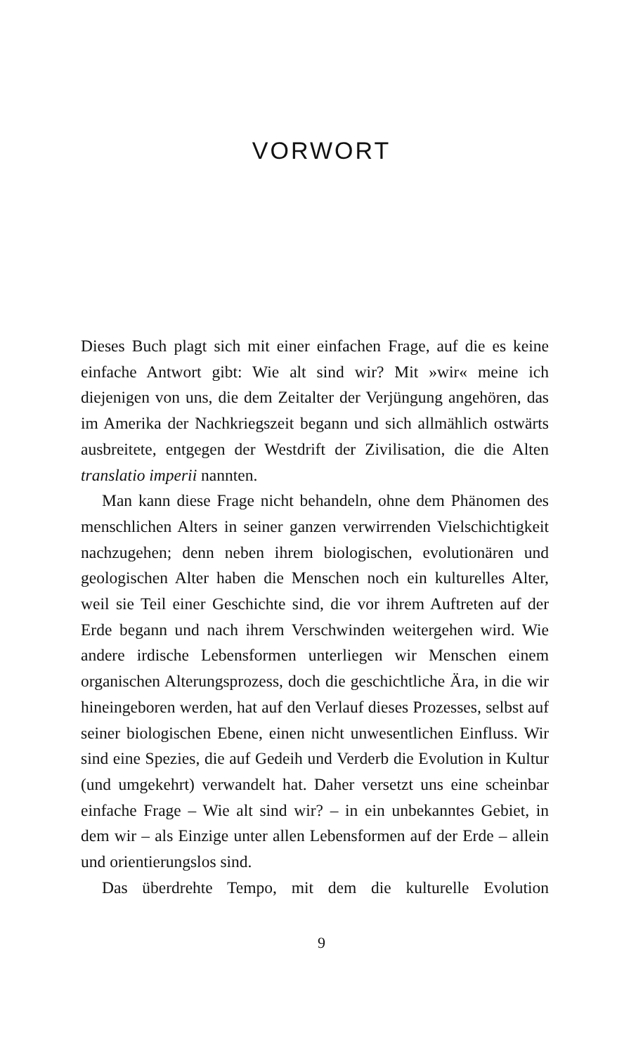VORWORT
Dieses Buch plagt sich mit einer einfachen Frage, auf die es keine einfache Antwort gibt: Wie alt sind wir? Mit »wir« meine ich diejenigen von uns, die dem Zeitalter der Verjüngung angehören, das im Amerika der Nachkriegszeit begann und sich allmählich ostwärts ausbreitete, entgegen der Westdrift der Zivilisation, die die Alten translatio imperii nannten.
Man kann diese Frage nicht behandeln, ohne dem Phänomen des menschlichen Alters in seiner ganzen verwirrenden Vielschichtigkeit nachzugehen; denn neben ihrem biologischen, evolutionären und geologischen Alter haben die Menschen noch ein kulturelles Alter, weil sie Teil einer Geschichte sind, die vor ihrem Auftreten auf der Erde begann und nach ihrem Verschwinden weitergehen wird. Wie andere irdische Lebensformen unterliegen wir Menschen einem organischen Alterungsprozess, doch die geschichtliche Ära, in die wir hineingeboren werden, hat auf den Verlauf dieses Prozesses, selbst auf seiner biologischen Ebene, einen nicht unwesentlichen Einfluss. Wir sind eine Spezies, die auf Gedeih und Verderb die Evolution in Kultur (und umgekehrt) verwandelt hat. Daher versetzt uns eine scheinbar einfache Frage – Wie alt sind wir? – in ein unbekanntes Gebiet, in dem wir – als Einzige unter allen Lebensformen auf der Erde – allein und orientierungslos sind.
Das überdrehte Tempo, mit dem die kulturelle Evolution
9